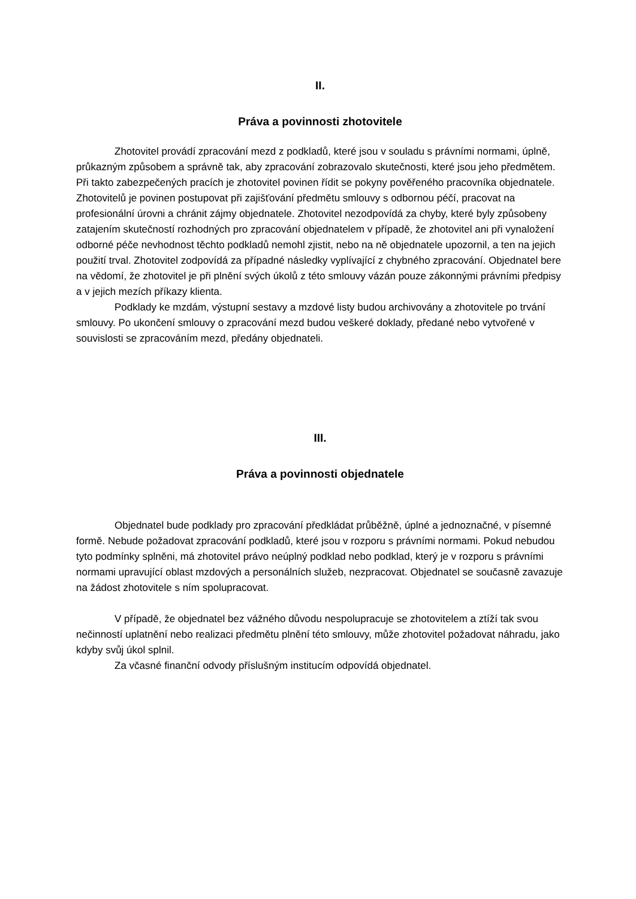II.
Práva a povinnosti zhotovitele
Zhotovitel provádí zpracování mezd z podkladů, které jsou v souladu s právními normami, úplně, průkazným způsobem a správně tak, aby zpracování zobrazovalo skutečnosti, které jsou jeho předmětem. Při takto zabezpečených pracích je zhotovitel povinen řídit se pokyny pověřeného pracovníka objednatele. Zhotovitelů je povinen postupovat při zajišťování předmětu smlouvy s odbornou péčí, pracovat na profesionální úrovni a chránit zájmy objednatele. Zhotovitel nezodpovídá za chyby, které byly způsobeny zatajením skutečností rozhodných pro zpracování objednatelem v případě, že zhotovitel ani při vynaložení odborné péče nevhodnost těchto podkladů nemohl zjistit, nebo na ně objednatele upozornil, a ten na jejich použití trval. Zhotovitel zodpovídá za případné následky vyplívající z chybného zpracování. Objednatel bere na vědomí, že zhotovitel je při plnění svých úkolů z této smlouvy vázán pouze zákonnými právními předpisy a v jejich mezích příkazy klienta.
Podklady ke mzdám, výstupní sestavy a mzdové listy budou archivovány a zhotovitele po trvání smlouvy. Po ukončení smlouvy o zpracování mezd budou veškeré doklady, předané nebo vytvořené v souvislosti se zpracováním mezd, předány objednateli.
III.
Práva a povinnosti objednatele
Objednatel bude podklady pro zpracování předkládat průběžně, úplné a jednoznačné, v písemné formě. Nebude požadovat zpracování podkladů, které jsou v rozporu s právními normami. Pokud nebudou tyto podmínky splněni, má zhotovitel právo neúplný podklad nebo podklad, který je v rozporu s právními normami upravující oblast mzdových a personálních služeb, nezpracovat. Objednatel se současně zavazuje na žádost zhotovitele s ním spolupracovat.
V případě, že objednatel bez vážného důvodu nespolupracuje se zhotovitelem a ztíží tak svou nečinností uplatnění nebo realizaci předmětu plnění této smlouvy, může zhotovitel požadovat náhradu, jako kdyby svůj úkol splnil.
Za včasné finanční odvody příslušným institucím odpovídá objednatel.